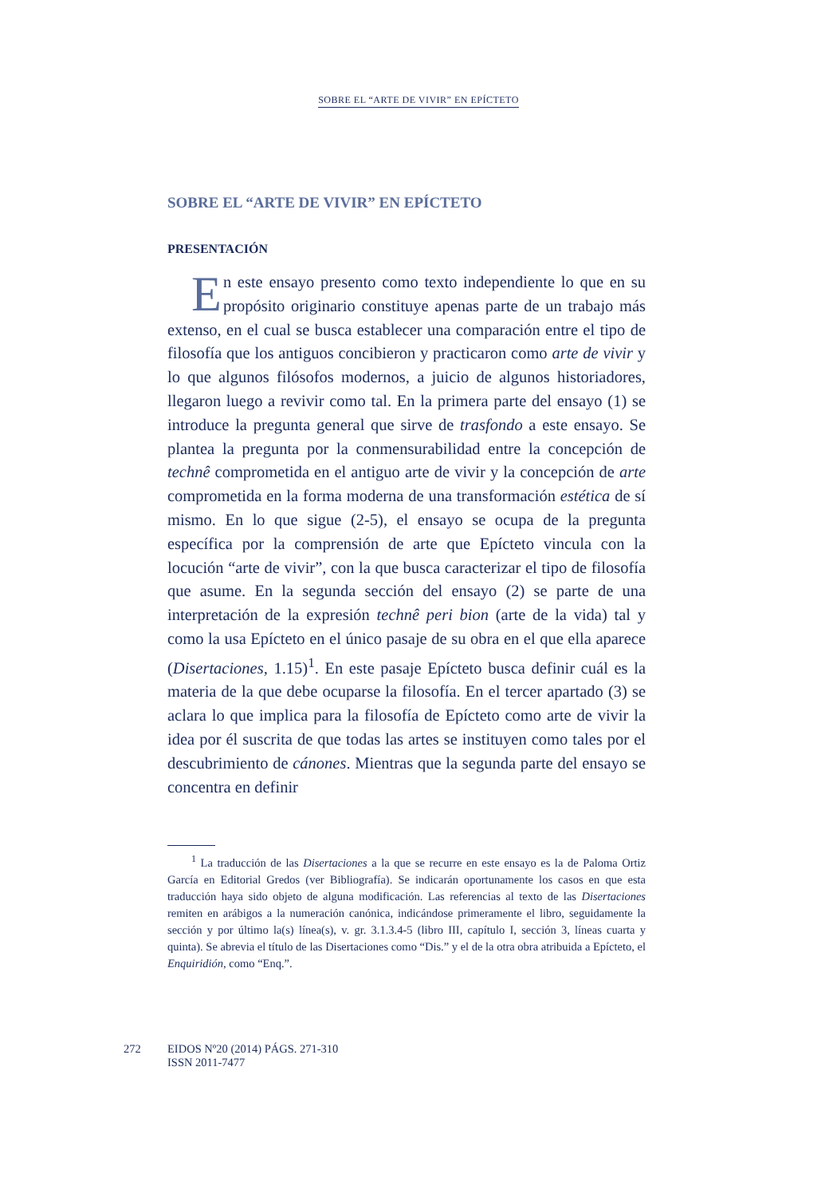SOBRE EL “ARTE DE VIVIR” EN EPÍCTETO
SOBRE EL “ARTE DE VIVIR” EN EPÍCTETO
PRESENTACIÓN
En este ensayo presento como texto independiente lo que en su propósito originario constituye apenas parte de un trabajo más extenso, en el cual se busca establecer una comparación entre el tipo de filosofía que los antiguos concibieron y practicaron como arte de vivir y lo que algunos filósofos modernos, a juicio de algunos historiadores, llegaron luego a revivir como tal. En la primera parte del ensayo (1) se introduce la pregunta general que sirve de trasfondo a este ensayo. Se plantea la pregunta por la conmensurabilidad entre la concepción de technê comprometida en el antiguo arte de vivir y la concepción de arte comprometida en la forma moderna de una transformación estética de sí mismo. En lo que sigue (2-5), el ensayo se ocupa de la pregunta específica por la comprensión de arte que Epícteto vincula con la locución “arte de vivir”, con la que busca caracterizar el tipo de filosofía que asume. En la segunda sección del ensayo (2) se parte de una interpretación de la expresión technê peri bion (arte de la vida) tal y como la usa Epícteto en el único pasaje de su obra en el que ella aparece (Disertaciones, 1.15)<sup>1</sup>. En este pasaje Epícteto busca definir cuál es la materia de la que debe ocuparse la filosofía. En el tercer apartado (3) se aclara lo que implica para la filosofía de Epícteto como arte de vivir la idea por él suscrita de que todas las artes se instituyen como tales por el descubrimiento de cánones. Mientras que la segunda parte del ensayo se concentra en definir
<sup>1</sup> La traducción de las Disertaciones a la que se recurre en este ensayo es la de Paloma Ortiz García en Editorial Gredos (ver Bibliografía). Se indicarán oportunamente los casos en que esta traducción haya sido objeto de alguna modificación. Las referencias al texto de las Disertaciones remiten en arábigos a la numeración canónica, indicándose primeramente el libro, seguidamente la sección y por último la(s) línea(s), v. gr. 3.1.3.4-5 (libro III, capítulo I, sección 3, líneas cuarta y quinta). Se abrevia el título de las Disertaciones como “Dis.” y el de la otra obra atribuida a Epícteto, el Enquiridión, como “Enq.”.
272 EIDOS Nº20 (2014) PÁGS. 271-310
ISSN 2011-7477